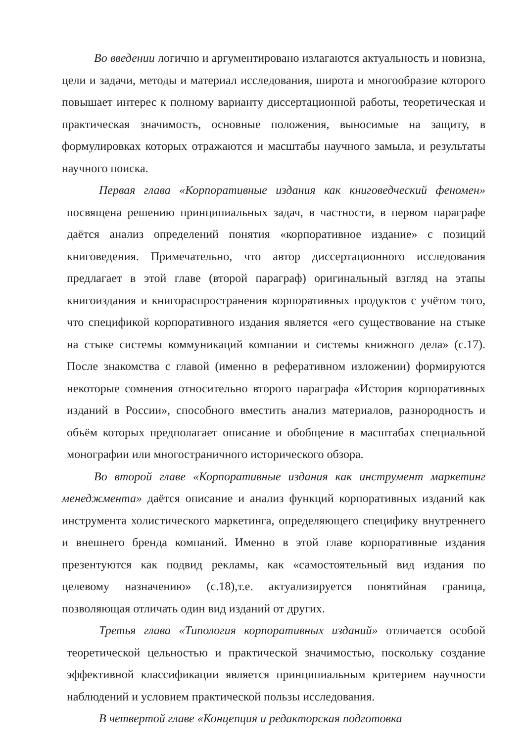Во введении логично и аргументировано излагаются актуальность и новизна, цели и задачи, методы и материал исследования, широта и многообразие которого повышает интерес к полному варианту диссертационной работы, теоретическая и практическая значимость, основные положения, выносимые на защиту, в формулировках которых отражаются и масштабы научного замыла, и результаты научного поиска.
Первая глава «Корпоративные издания как книговедческий феномен» посвящена решению принципиальных задач, в частности, в первом параграфе даётся анализ определений понятия «корпоративное издание» с позиций книговедения. Примечательно, что автор диссертационного исследования предлагает в этой главе (второй параграф) оригинальный взгляд на этапы книгоиздания и книгораспространения корпоративных продуктов с учётом того, что спецификой корпоративного издания является «его существование на стыке на стыке системы коммуникаций компании и системы книжного дела» (с.17). После знакомства с главой (именно в реферативном изложении) формируются некоторые сомнения относительно второго параграфа «История корпоративных изданий в России», способного вместить анализ материалов, разнородность и объём которых предполагает описание и обобщение в масштабах специальной монографии или многостраничного исторического обзора.
Во второй главе «Корпоративные издания как инструмент маркетинг менеджмента» даётся описание и анализ функций корпоративных изданий как инструмента холистического маркетинга, определяющего специфику внутреннего и внешнего бренда компаний. Именно в этой главе корпоративные издания презентуются как подвид рекламы, как «самостоятельный вид издания по целевому назначению» (с.18),т.е. актуализируется понятийная граница, позволяющая отличать один вид изданий от других.
Третья глава «Типология корпоративных изданий» отличается особой теоретической цельностью и практической значимостью, поскольку создание эффективной классификации является принципиальным критерием научности наблюдений и условием практической пользы исследования.
В четвертой главе «Концепция и редакторская подготовка